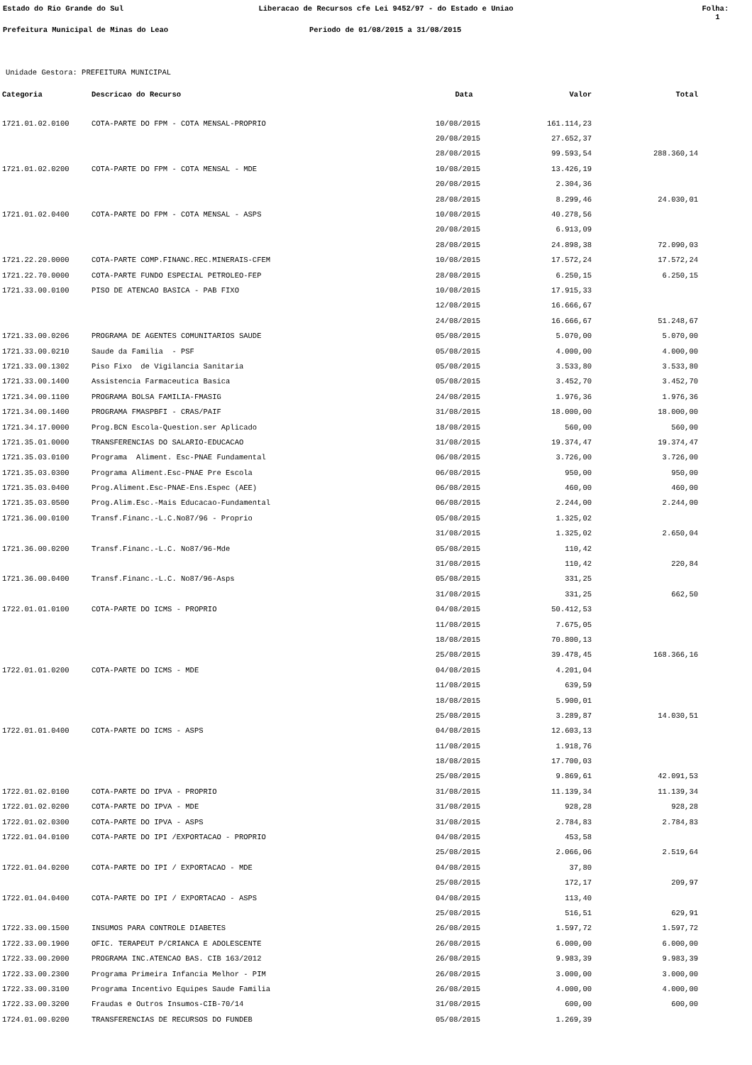Estado do Rio Grande do Sul Liberacao de Recursos cfe Lei 9452/97 - do Estado e Uniao Folha: 1
Prefeitura Municipal de Minas do Leao Periodo de 01/08/2015 a 31/08/2015
Unidade Gestora: PREFEITURA MUNICIPAL
| Categoria | Descricao do Recurso | Data | Valor | Total |
| --- | --- | --- | --- | --- |
| 1721.01.02.0100 | COTA-PARTE DO FPM - COTA MENSAL-PROPRIO | 10/08/2015 | 161.114,23 | |
| | | 20/08/2015 | 27.652,37 | |
| | | 28/08/2015 | 99.593,54 | 288.360,14 |
| 1721.01.02.0200 | COTA-PARTE DO FPM - COTA MENSAL - MDE | 10/08/2015 | 13.426,19 | |
| | | 20/08/2015 | 2.304,36 | |
| | | 28/08/2015 | 8.299,46 | 24.030,01 |
| 1721.01.02.0400 | COTA-PARTE DO FPM - COTA MENSAL - ASPS | 10/08/2015 | 40.278,56 | |
| | | 20/08/2015 | 6.913,09 | |
| | | 28/08/2015 | 24.898,38 | 72.090,03 |
| 1721.22.20.0000 | COTA-PARTE COMP.FINANC.REC.MINERAIS-CFEM | 10/08/2015 | 17.572,24 | 17.572,24 |
| 1721.22.70.0000 | COTA-PARTE FUNDO ESPECIAL PETROLEO-FEP | 28/08/2015 | 6.250,15 | 6.250,15 |
| 1721.33.00.0100 | PISO DE ATENCAO BASICA - PAB FIXO | 10/08/2015 | 17.915,33 | |
| | | 12/08/2015 | 16.666,67 | |
| | | 24/08/2015 | 16.666,67 | 51.248,67 |
| 1721.33.00.0206 | PROGRAMA DE AGENTES COMUNITARIOS SAUDE | 05/08/2015 | 5.070,00 | 5.070,00 |
| 1721.33.00.0210 | Saude da Familia - PSF | 05/08/2015 | 4.000,00 | 4.000,00 |
| 1721.33.00.1302 | Piso Fixo de Vigilancia Sanitaria | 05/08/2015 | 3.533,80 | 3.533,80 |
| 1721.33.00.1400 | Assistencia Farmaceutica Basica | 05/08/2015 | 3.452,70 | 3.452,70 |
| 1721.34.00.1100 | PROGRAMA BOLSA FAMILIA-FMASIG | 24/08/2015 | 1.976,36 | 1.976,36 |
| 1721.34.00.1400 | PROGRAMA FMASPBFI - CRAS/PAIF | 31/08/2015 | 18.000,00 | 18.000,00 |
| 1721.34.17.0000 | Prog.BCN Escola-Question.ser Aplicado | 18/08/2015 | 560,00 | 560,00 |
| 1721.35.01.0000 | TRANSFERENCIAS DO SALARIO-EDUCACAO | 31/08/2015 | 19.374,47 | 19.374,47 |
| 1721.35.03.0100 | Programa Aliment. Esc-PNAE Fundamental | 06/08/2015 | 3.726,00 | 3.726,00 |
| 1721.35.03.0300 | Programa Aliment.Esc-PNAE Pre Escola | 06/08/2015 | 950,00 | 950,00 |
| 1721.35.03.0400 | Prog.Aliment.Esc-PNAE-Ens.Espec (AEE) | 06/08/2015 | 460,00 | 460,00 |
| 1721.35.03.0500 | Prog.Alim.Esc.-Mais Educacao-Fundamental | 06/08/2015 | 2.244,00 | 2.244,00 |
| 1721.36.00.0100 | Transf.Financ.-L.C.No87/96 - Proprio | 05/08/2015 | 1.325,02 | |
| | | 31/08/2015 | 1.325,02 | 2.650,04 |
| 1721.36.00.0200 | Transf.Financ.-L.C. No87/96-Mde | 05/08/2015 | 110,42 | |
| | | 31/08/2015 | 110,42 | 220,84 |
| 1721.36.00.0400 | Transf.Financ.-L.C. No87/96-Asps | 05/08/2015 | 331,25 | |
| | | 31/08/2015 | 331,25 | 662,50 |
| 1722.01.01.0100 | COTA-PARTE DO ICMS - PROPRIO | 04/08/2015 | 50.412,53 | |
| | | 11/08/2015 | 7.675,05 | |
| | | 18/08/2015 | 70.800,13 | |
| | | 25/08/2015 | 39.478,45 | 168.366,16 |
| 1722.01.01.0200 | COTA-PARTE DO ICMS - MDE | 04/08/2015 | 4.201,04 | |
| | | 11/08/2015 | 639,59 | |
| | | 18/08/2015 | 5.900,01 | |
| | | 25/08/2015 | 3.289,87 | 14.030,51 |
| 1722.01.01.0400 | COTA-PARTE DO ICMS - ASPS | 04/08/2015 | 12.603,13 | |
| | | 11/08/2015 | 1.918,76 | |
| | | 18/08/2015 | 17.700,03 | |
| | | 25/08/2015 | 9.869,61 | 42.091,53 |
| 1722.01.02.0100 | COTA-PARTE DO IPVA - PROPRIO | 31/08/2015 | 11.139,34 | 11.139,34 |
| 1722.01.02.0200 | COTA-PARTE DO IPVA - MDE | 31/08/2015 | 928,28 | 928,28 |
| 1722.01.02.0300 | COTA-PARTE DO IPVA - ASPS | 31/08/2015 | 2.784,83 | 2.784,83 |
| 1722.01.04.0100 | COTA-PARTE DO IPI /EXPORTACAO - PROPRIO | 04/08/2015 | 453,58 | |
| | | 25/08/2015 | 2.066,06 | 2.519,64 |
| 1722.01.04.0200 | COTA-PARTE DO IPI / EXPORTACAO - MDE | 04/08/2015 | 37,80 | |
| | | 25/08/2015 | 172,17 | 209,97 |
| 1722.01.04.0400 | COTA-PARTE DO IPI / EXPORTACAO - ASPS | 04/08/2015 | 113,40 | |
| | | 25/08/2015 | 516,51 | 629,91 |
| 1722.33.00.1500 | INSUMOS PARA CONTROLE DIABETES | 26/08/2015 | 1.597,72 | 1.597,72 |
| 1722.33.00.1900 | OFIC. TERAPEUT P/CRIANCA E ADOLESCENTE | 26/08/2015 | 6.000,00 | 6.000,00 |
| 1722.33.00.2000 | PROGRAMA INC.ATENCAO BAS. CIB 163/2012 | 26/08/2015 | 9.983,39 | 9.983,39 |
| 1722.33.00.2300 | Programa Primeira Infancia Melhor - PIM | 26/08/2015 | 3.000,00 | 3.000,00 |
| 1722.33.00.3100 | Programa Incentivo Equipes Saude Familia | 26/08/2015 | 4.000,00 | 4.000,00 |
| 1722.33.00.3200 | Fraudas e Outros Insumos-CIB-70/14 | 31/08/2015 | 600,00 | 600,00 |
| 1724.01.00.0200 | TRANSFERENCIAS DE RECURSOS DO FUNDEB | 05/08/2015 | 1.269,39 | |